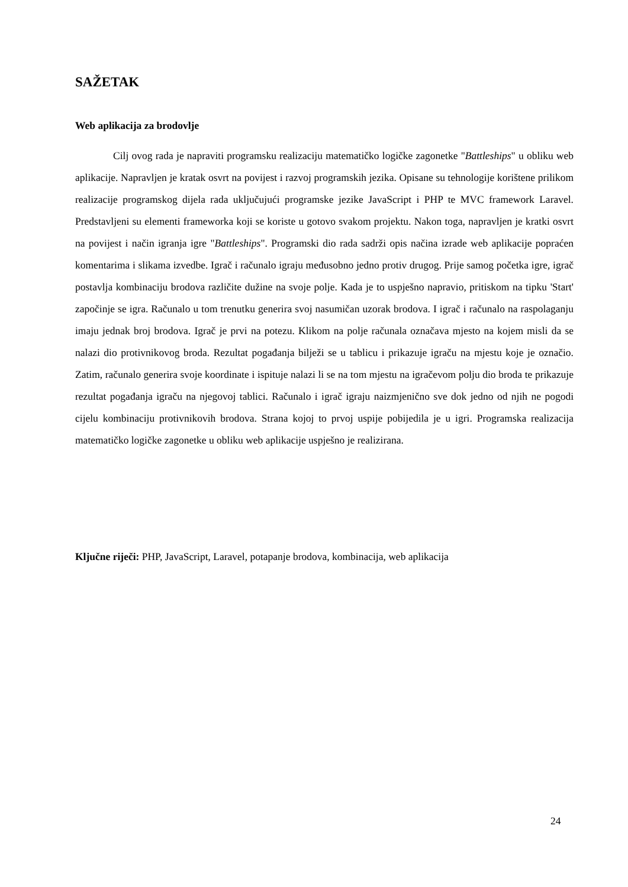SAŽETAK
Web aplikacija za brodovlje
Cilj ovog rada je napraviti programsku realizaciju matematičko logičke zagonetke "Battleships" u obliku web aplikacije. Napravljen je kratak osvrt na povijest i razvoj programskih jezika. Opisane su tehnologije korištene prilikom realizacije programskog dijela rada uključujući programske jezike JavaScript i PHP te MVC framework Laravel. Predstavljeni su elementi frameworka koji se koriste u gotovo svakom projektu. Nakon toga, napravljen je kratki osvrt na povijest i način igranja igre "Battleships". Programski dio rada sadrži opis načina izrade web aplikacije popraćen komentarima i slikama izvedbe. Igrač i računalo igraju međusobno jedno protiv drugog. Prije samog početka igre, igrač postavlja kombinaciju brodova različite dužine na svoje polje. Kada je to uspješno napravio, pritiskom na tipku 'Start' započinje se igra. Računalo u tom trenutku generira svoj nasumičan uzorak brodova. I igrač i računalo na raspolaganju imaju jednak broj brodova. Igrač je prvi na potezu. Klikom na polje računala označava mjesto na kojem misli da se nalazi dio protivnikovog broda. Rezultat pogađanja bilježi se u tablicu i prikazuje igraču na mjestu koje je označio. Zatim, računalo generira svoje koordinate i ispituje nalazi li se na tom mjestu na igračevom polju dio broda te prikazuje rezultat pogađanja igraču na njegovoj tablici. Računalo i igrač igraju naizmjenično sve dok jedno od njih ne pogodi cijelu kombinaciju protivnikovih brodova. Strana kojoj to prvoj uspije pobijedila je u igri. Programska realizacija matematičko logičke zagonetke u obliku web aplikacije uspješno je realizirana.
Ključne riječi: PHP, JavaScript, Laravel, potapanje brodova, kombinacija, web aplikacija
24